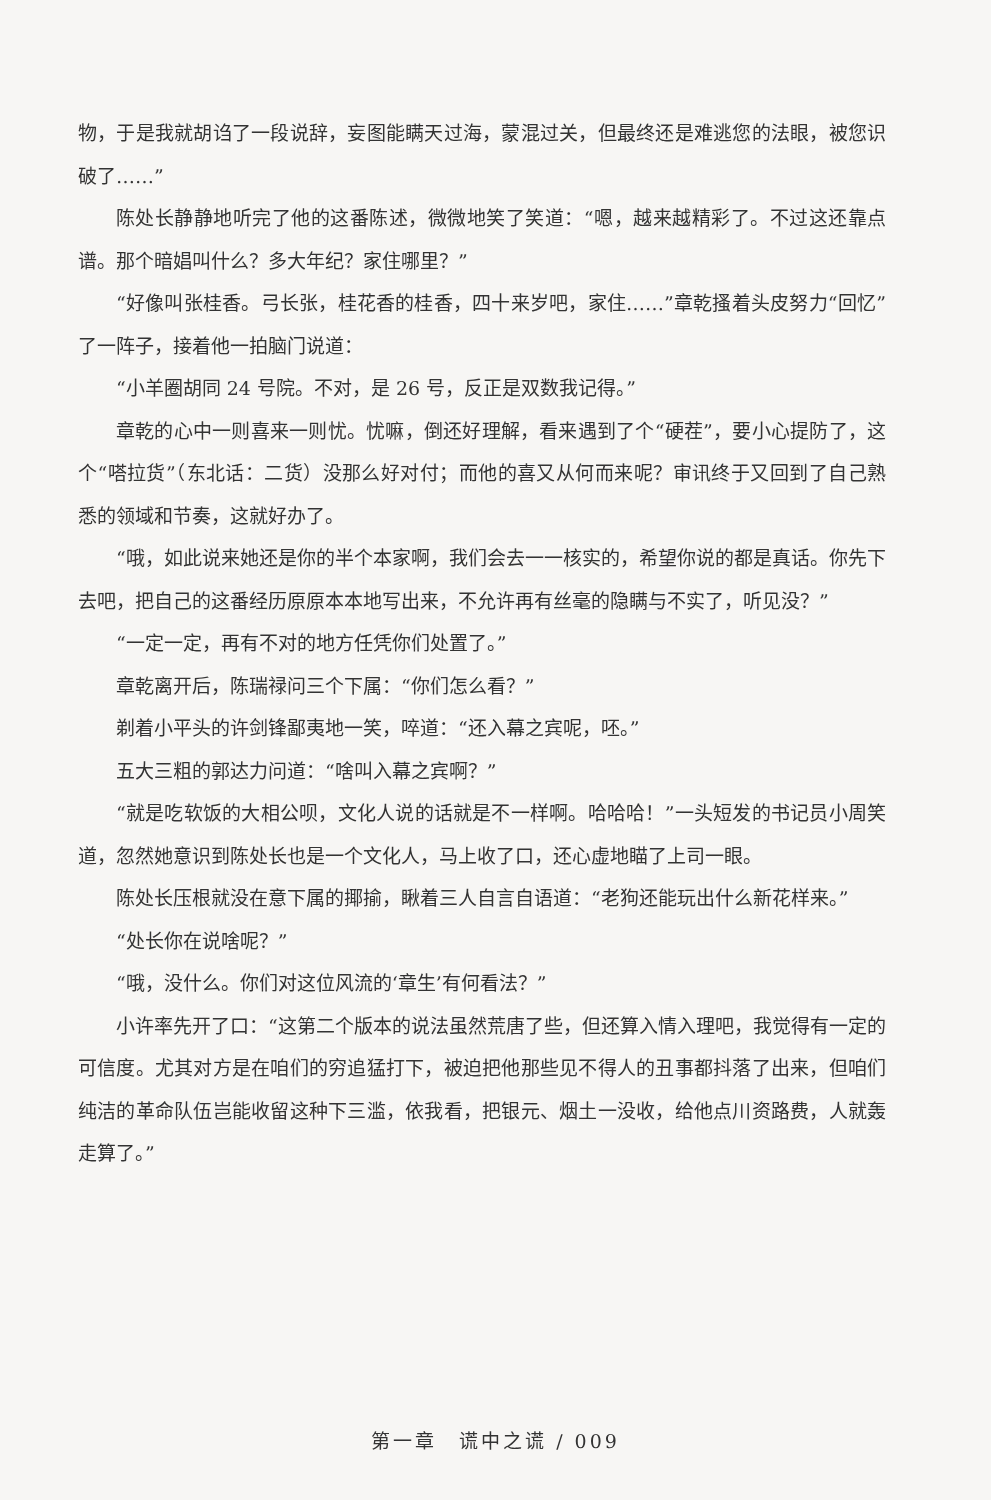物，于是我就胡诌了一段说辞，妄图能瞒天过海，蒙混过关，但最终还是难逃您的法眼，被您识破了……”
陈处长静静地听完了他的这番陈述，微微地笑了笑道：“嗯，越来越精彩了。不过这还靠点谱。那个暗娼叫什么？多大年纪？家住哪里？”
“好像叫张桂香。弓长张，桂花香的桂香，四十来岁吧，家住……”章乾搔着头皮努力“回忆”了一阵子，接着他一拍脑门说道：
“小羊圈胡同 24 号院。不对，是 26 号，反正是双数我记得。”
章乾的心中一则喜来一则忧。忧嘛，倒还好理解，看来遇到了个“硬茬”，要小心提防了，这个“嗒拉货”（东北话：二货）没那么好对付；而他的喜又从何而来呢？审讯终于又回到了自己熟悉的领域和节奏，这就好办了。
“哦，如此说来她还是你的半个本家啊，我们会去一一核实的，希望你说的都是真话。你先下去吧，把自己的这番经历原原本本地写出来，不允许再有丝毫的隐瞒与不实了，听见没？”
“一定一定，再有不对的地方任凭你们处置了。”
章乾离开后，陈瑞禄问三个下属：“你们怎么看？”
剃着小平头的许剑锋鄙夷地一笑，啐道：“还入幕之宾呢，呸。”
五大三粗的郭达力问道：“啥叫入幕之宾啊？”
“就是吃软饭的大相公呗，文化人说的话就是不一样啊。哈哈哈！”一头短发的书记员小周笑道，忽然她意识到陈处长也是一个文化人，马上收了口，还心虚地瞄了上司一眼。
陈处长压根就没在意下属的揶揄，瞅着三人自言自语道：“老狗还能玩出什么新花样来。”
“处长你在说啥呢？”
“哦，没什么。你们对这位风流的‘章生’有何看法？”
小许率先开了口：“这第二个版本的说法虽然荒唐了些，但还算入情入理吧，我觉得有一定的可信度。尤其对方是在咱们的穷追猛打下，被迫把他那些见不得人的丑事都抖落了出来，但咱们纯洁的革命队伍岂能收留这种下三滥，依我看，把银元、烟土一没收，给他点川资路费，人就轰走算了。”
第一章　谎中之谎 / 009